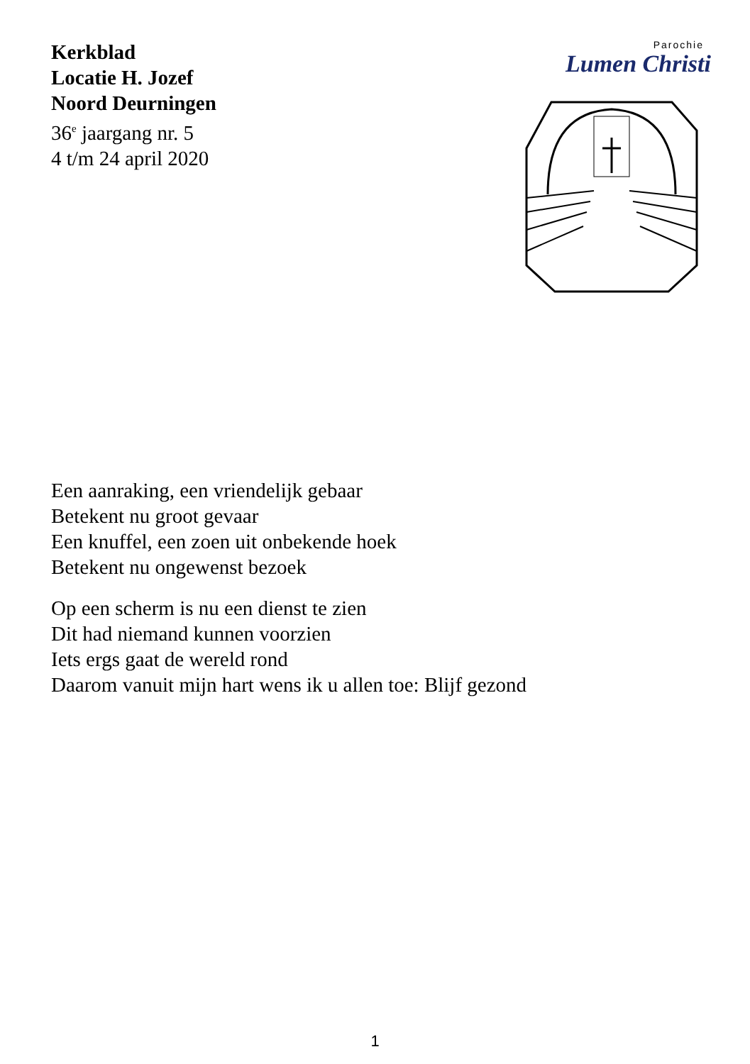Kerkblad
Locatie H. Jozef
Noord Deurningen
36<sup>e</sup> jaargang nr. 5
4 t/m 24 april 2020
Parochie
Lumen Christi
Een aanraking, een vriendelijk gebaar
Betekent nu groot gevaar
Een knuffel, een zoen uit onbekende hoek
Betekent nu ongewenst bezoek
Op een scherm is nu een dienst te zien
Dit had niemand kunnen voorzien
Iets ergs gaat de wereld rond
Daarom vanuit mijn hart wens ik u allen toe: Blijf gezond
1